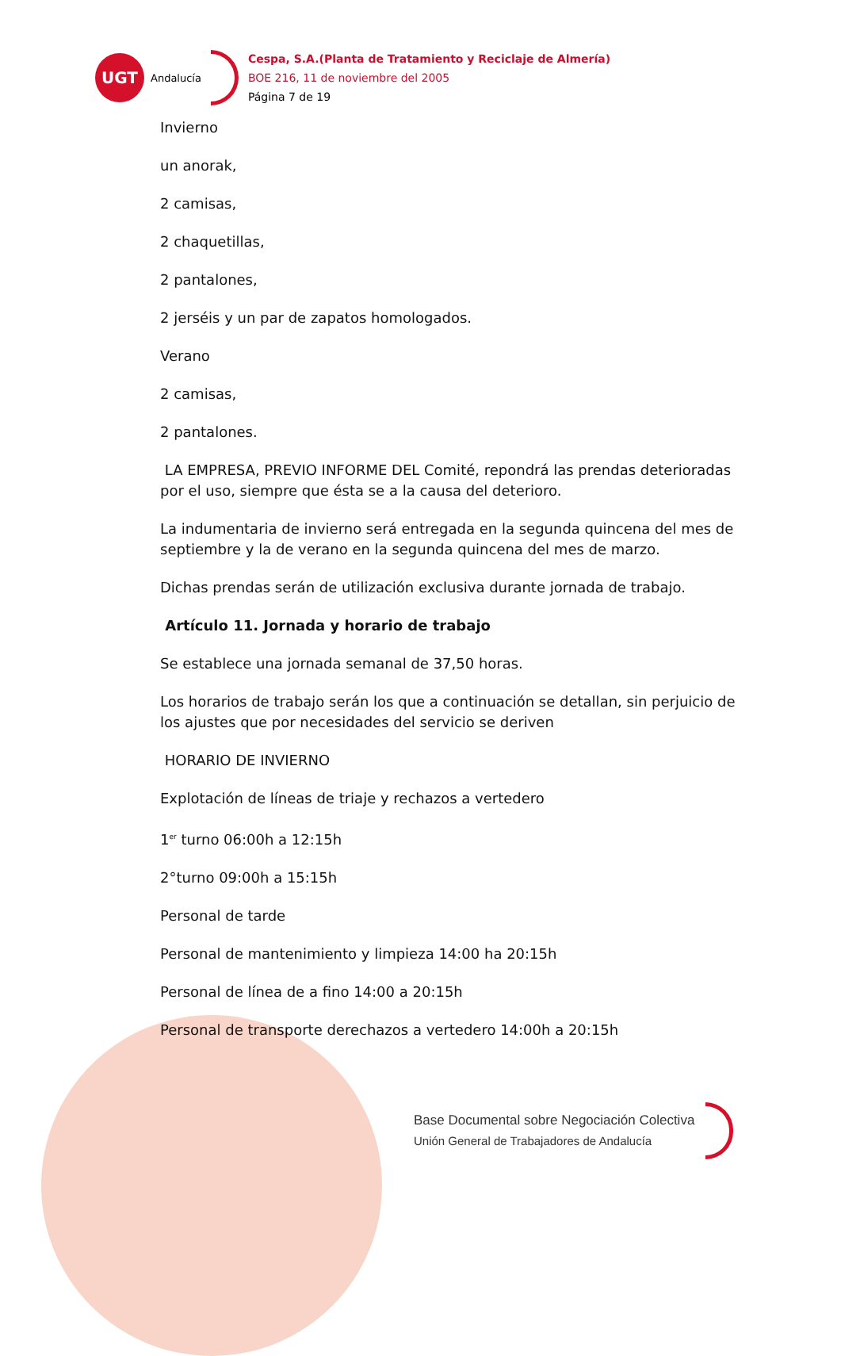UGT
Andalucía
Cespa, S.A.(Planta de Tratamiento y Reciclaje de Almería)
BOE 216, 11 de noviembre del 2005
Página 7 de 19
Invierno
un anorak,
2 camisas,
2 chaquetillas,
2 pantalones,
2 jerséis y un par de zapatos homologados.
Verano
2 camisas,
2 pantalones.
LA EMPRESA, PREVIO INFORME DEL Comité, repondrá las prendas deterioradas por el uso, siempre que ésta se a la causa del deterioro.
La indumentaria de invierno será entregada en la segunda quincena del mes de septiembre y la de verano en la segunda quincena del mes de marzo.
Dichas prendas serán de utilización exclusiva durante jornada de trabajo.
Artículo 11. Jornada y horario de trabajo
Se establece una jornada semanal de 37,50 horas.
Los horarios de trabajo serán los que a continuación se detallan, sin perjuicio de los ajustes que por necesidades del servicio se deriven
HORARIO DE INVIERNO
Explotación de líneas de triaje y rechazos a vertedero
1<sup>er</sup> turno 06:00h a 12:15h
2°turno 09:00h a 15:15h
Personal de tarde
Personal de mantenimiento y limpieza 14:00 ha 20:15h
Personal de línea de a fino 14:00 a 20:15h
Personal de transporte derechazos a vertedero 14:00h a 20:15h
Base Documental sobre Negociación Colectiva
Unión General de Trabajadores de Andalucía